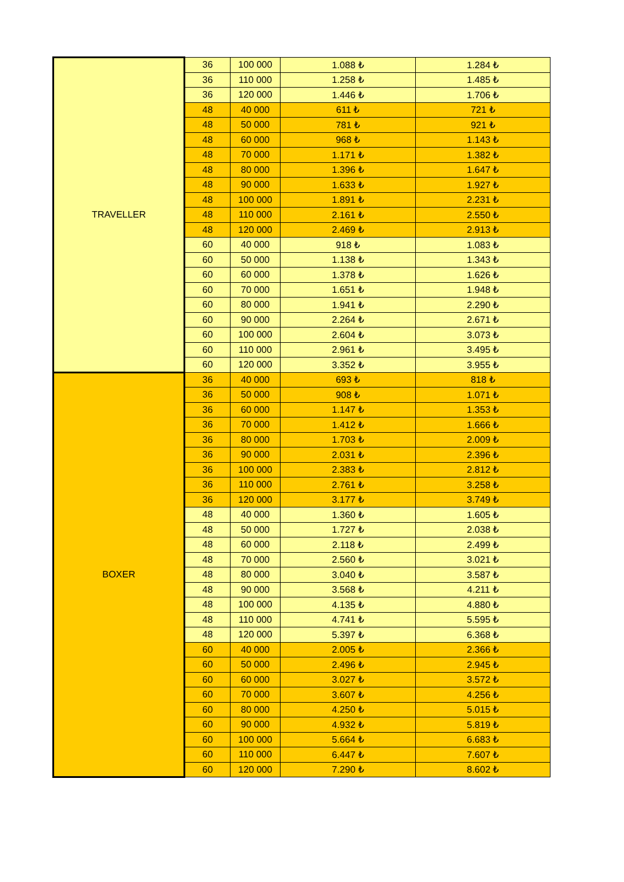| TRAVELLER | 36 | 100 000 | 1.088 ₺ | 1.284 ₺ |
| | 36 | 110 000 | 1.258 ₺ | 1.485 ₺ |
| | 36 | 120 000 | 1.446 ₺ | 1.706 ₺ |
| | 48 | 40 000 | 611 ₺ | 721 ₺ |
| | 48 | 50 000 | 781 ₺ | 921 ₺ |
| | 48 | 60 000 | 968 ₺ | 1.143 ₺ |
| | 48 | 70 000 | 1.171 ₺ | 1.382 ₺ |
| | 48 | 80 000 | 1.396 ₺ | 1.647 ₺ |
| | 48 | 90 000 | 1.633 ₺ | 1.927 ₺ |
| | 48 | 100 000 | 1.891 ₺ | 2.231 ₺ |
| | 48 | 110 000 | 2.161 ₺ | 2.550 ₺ |
| | 48 | 120 000 | 2.469 ₺ | 2.913 ₺ |
| | 60 | 40 000 | 918 ₺ | 1.083 ₺ |
| | 60 | 50 000 | 1.138 ₺ | 1.343 ₺ |
| | 60 | 60 000 | 1.378 ₺ | 1.626 ₺ |
| | 60 | 70 000 | 1.651 ₺ | 1.948 ₺ |
| | 60 | 80 000 | 1.941 ₺ | 2.290 ₺ |
| | 60 | 90 000 | 2.264 ₺ | 2.671 ₺ |
| | 60 | 100 000 | 2.604 ₺ | 3.073 ₺ |
| | 60 | 110 000 | 2.961 ₺ | 3.495 ₺ |
| | 60 | 120 000 | 3.352 ₺ | 3.955 ₺ |
| BOXER | 36 | 40 000 | 693 ₺ | 818 ₺ |
| | 36 | 50 000 | 908 ₺ | 1.071 ₺ |
| | 36 | 60 000 | 1.147 ₺ | 1.353 ₺ |
| | 36 | 70 000 | 1.412 ₺ | 1.666 ₺ |
| | 36 | 80 000 | 1.703 ₺ | 2.009 ₺ |
| | 36 | 90 000 | 2.031 ₺ | 2.396 ₺ |
| | 36 | 100 000 | 2.383 ₺ | 2.812 ₺ |
| | 36 | 110 000 | 2.761 ₺ | 3.258 ₺ |
| | 36 | 120 000 | 3.177 ₺ | 3.749 ₺ |
| | 48 | 40 000 | 1.360 ₺ | 1.605 ₺ |
| | 48 | 50 000 | 1.727 ₺ | 2.038 ₺ |
| | 48 | 60 000 | 2.118 ₺ | 2.499 ₺ |
| | 48 | 70 000 | 2.560 ₺ | 3.021 ₺ |
| | 48 | 80 000 | 3.040 ₺ | 3.587 ₺ |
| | 48 | 90 000 | 3.568 ₺ | 4.211 ₺ |
| | 48 | 100 000 | 4.135 ₺ | 4.880 ₺ |
| | 48 | 110 000 | 4.741 ₺ | 5.595 ₺ |
| | 48 | 120 000 | 5.397 ₺ | 6.368 ₺ |
| | 60 | 40 000 | 2.005 ₺ | 2.366 ₺ |
| | 60 | 50 000 | 2.496 ₺ | 2.945 ₺ |
| | 60 | 60 000 | 3.027 ₺ | 3.572 ₺ |
| | 60 | 70 000 | 3.607 ₺ | 4.256 ₺ |
| | 60 | 80 000 | 4.250 ₺ | 5.015 ₺ |
| | 60 | 90 000 | 4.932 ₺ | 5.819 ₺ |
| | 60 | 100 000 | 5.664 ₺ | 6.683 ₺ |
| | 60 | 110 000 | 6.447 ₺ | 7.607 ₺ |
| | 60 | 120 000 | 7.290 ₺ | 8.602 ₺ |